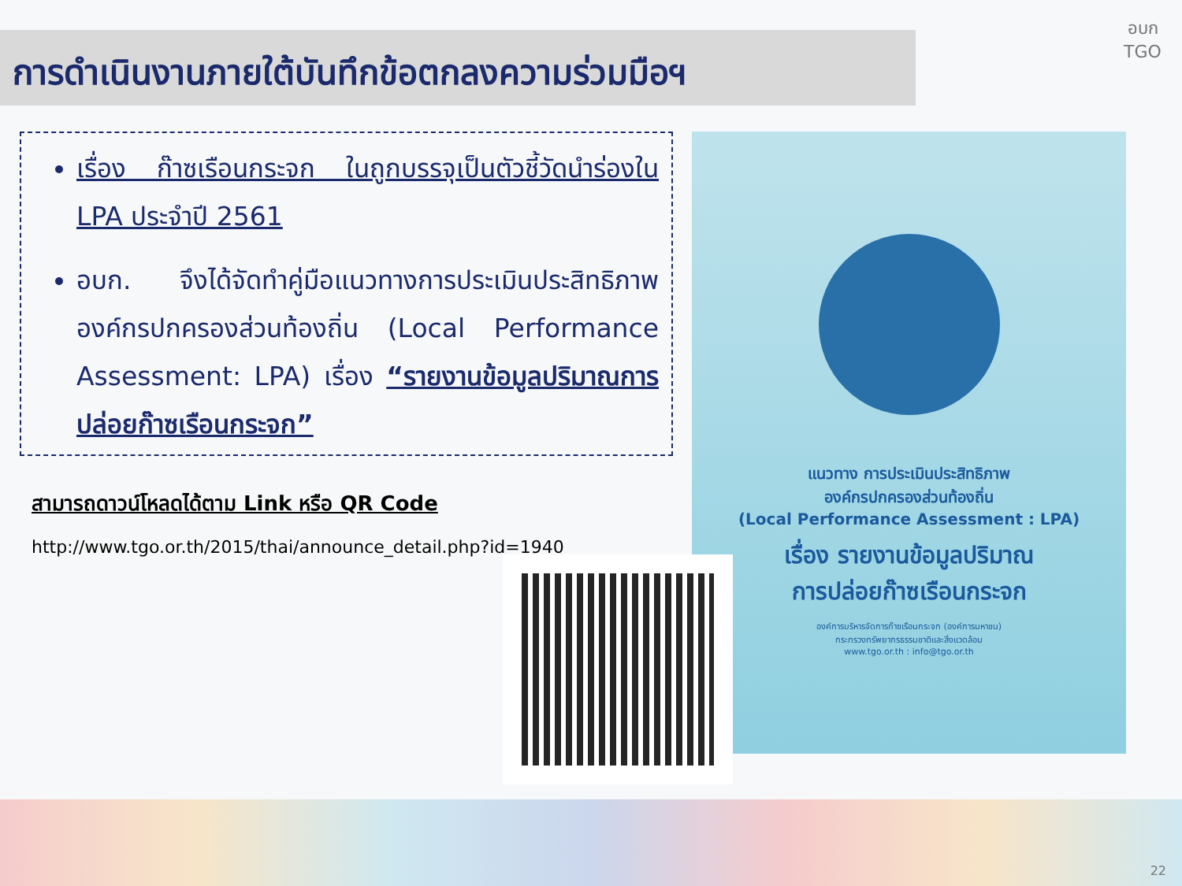การดำเนินงานภายใต้บันทึกข้อตกลงความร่วมมือฯ
อบก
TGO
เรื่อง ก๊าซเรือนกระจก ในถูกบรรจุเป็นตัวชี้วัดนำร่องใน LPA ประจำปี 2561
อบก. จึงได้จัดทำคู่มือแนวทางการประเมินประสิทธิภาพองค์กรปกครองส่วนท้องถิ่น (Local Performance Assessment: LPA) เรื่อง “รายงานข้อมูลปริมาณการปล่อยก๊าซเรือนกระจก”
สามารถดาวน์โหลดได้ตาม Link หรือ QR Code
http://www.tgo.or.th/2015/thai/announce_detail.php?id=1940
แนวทาง การประเมินประสิทธิภาพ
องค์กรปกครองส่วนท้องถิ่น
(Local Performance Assessment : LPA)
เรื่อง รายงานข้อมูลปริมาณ
การปล่อยก๊าซเรือนกระจก
องค์การบริหารจัดการก๊าซเรือนกระจก (องค์การมหาชน)
กระทรวงทรัพยากรธรรมชาติและสิ่งแวดล้อม
www.tgo.or.th : info@tgo.or.th
22